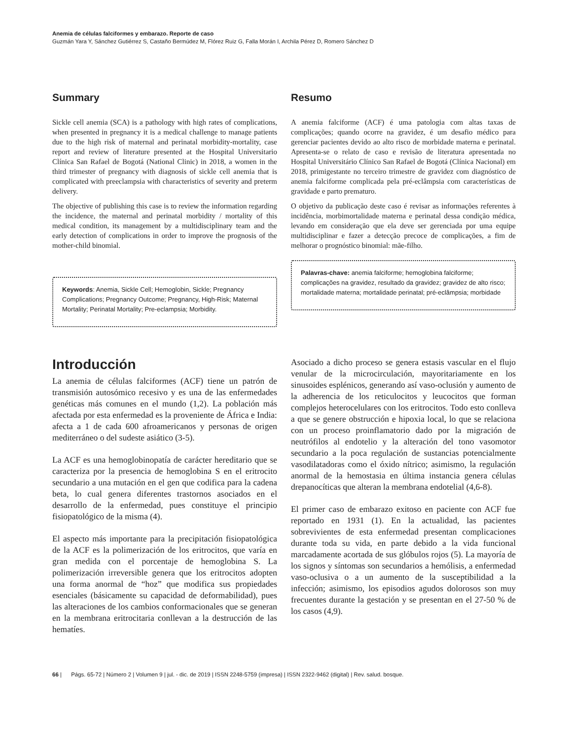Anemia de células falciformes y embarazo. Reporte de caso
Guzmán Yara Y, Sánchez Gutiérrez S, Castaño Bermúdez M, Flórez Ruiz G, Falla Morán I, Archila Pérez D, Romero Sánchez D
Summary
Sickle cell anemia (SCA) is a pathology with high rates of complications, when presented in pregnancy it is a medical challenge to manage patients due to the high risk of maternal and perinatal morbidity-mortality, case report and review of literature presented at the Hospital Universitario Clínica San Rafael de Bogotá (National Clinic) in 2018, a women in the third trimester of pregnancy with diagnosis of sickle cell anemia that is complicated with preeclampsia with characteristics of severity and preterm delivery.
The objective of publishing this case is to review the information regarding the incidence, the maternal and perinatal morbidity / mortality of this medical condition, its management by a multidisciplinary team and the early detection of complications in order to improve the prognosis of the mother-child binomial.
Keywords: Anemia, Sickle Cell; Hemoglobin, Sickle; Pregnancy Complications; Pregnancy Outcome; Pregnancy, High-Risk; Maternal Mortality; Perinatal Mortality; Pre-eclampsia; Morbidity.
Resumo
A anemia falciforme (ACF) é uma patologia com altas taxas de complicações; quando ocorre na gravidez, é um desafio médico para gerenciar pacientes devido ao alto risco de morbidade materna e perinatal. Apresenta-se o relato de caso e revisão de literatura apresentada no Hospital Universitário Clínico San Rafael de Bogotá (Clínica Nacional) em 2018, primigestante no terceiro trimestre de gravidez com diagnóstico de anemia falciforme complicada pela pré-eclâmpsia com características de gravidade e parto prematuro.
O objetivo da publicação deste caso é revisar as informações referentes à incidência, morbimortalidade materna e perinatal dessa condição médica, levando em consideração que ela deve ser gerenciada por uma equipe multidisciplinar e fazer a detecção precoce de complicações, a fim de melhorar o prognóstico binomial: mãe-filho.
Palavras-chave: anemia falciforme; hemoglobina falciforme; complicações na gravidez, resultado da gravidez; gravidez de alto risco; mortalidade materna; mortalidade perinatal; pré-eclâmpsia; morbidade
Introducción
La anemia de células falciformes (ACF) tiene un patrón de transmisión autosómico recesivo y es una de las enfermedades genéticas más comunes en el mundo (1,2). La población más afectada por esta enfermedad es la proveniente de África e India: afecta a 1 de cada 600 afroamericanos y personas de origen mediterráneo o del sudeste asiático (3-5).
La ACF es una hemoglobinopatía de carácter hereditario que se caracteriza por la presencia de hemoglobina S en el eritrocito secundario a una mutación en el gen que codifica para la cadena beta, lo cual genera diferentes trastornos asociados en el desarrollo de la enfermedad, pues constituye el principio fisiopatológico de la misma (4).
El aspecto más importante para la precipitación fisiopatológica de la ACF es la polimerización de los eritrocitos, que varía en gran medida con el porcentaje de hemoglobina S. La polimerización irreversible genera que los eritrocitos adopten una forma anormal de “hoz” que modifica sus propiedades esenciales (básicamente su capacidad de deformabilidad), pues las alteraciones de los cambios conformacionales que se generan en la membrana eritrocitaria conllevan a la destrucción de las hematíes.
Asociado a dicho proceso se genera estasis vascular en el flujo venular de la microcirculación, mayoritariamente en los sinusoides esplénicos, generando así vaso-oclusión y aumento de la adherencia de los reticulocitos y leucocitos que forman complejos heterocelulares con los eritrocitos. Todo esto conlleva a que se genere obstrucción e hipoxia local, lo que se relaciona con un proceso proinflamatorio dado por la migración de neutrófilos al endotelio y la alteración del tono vasomotor secundario a la poca regulación de sustancias potencialmente vasodilatadoras como el óxido nítrico; asimismo, la regulación anormal de la hemostasia en última instancia genera células drepanocíticas que alteran la membrana endotelial (4,6-8).
El primer caso de embarazo exitoso en paciente con ACF fue reportado en 1931 (1). En la actualidad, las pacientes sobrevivientes de esta enfermedad presentan complicaciones durante toda su vida, en parte debido a la vida funcional marcadamente acortada de sus glóbulos rojos (5). La mayoría de los signos y síntomas son secundarios a hemólisis, a enfermedad vaso-oclusiva o a un aumento de la susceptibilidad a la infección; asimismo, los episodios agudos dolorosos son muy frecuentes durante la gestación y se presentan en el 27-50 % de los casos (4,9).
66 | Págs. 65-72 | Número 2 | Volumen 9 | jul. - dic. de 2019 | ISSN 2248-5759 (impresa) | ISSN 2322-9462 (digital) | Rev. salud. bosque.